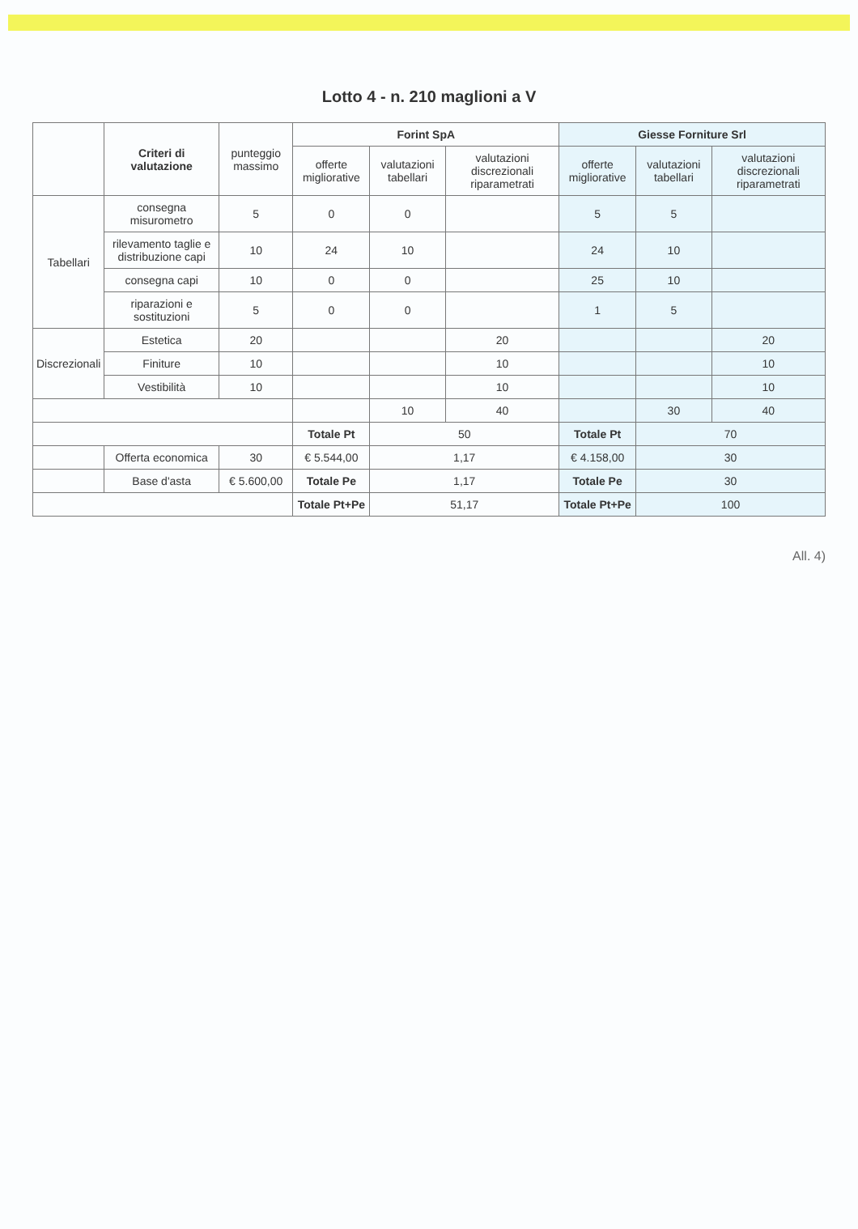Lotto 4 - n. 210 maglioni a V
| | Criteri di valutazione | punteggio massimo | Forint SpA | | | Giesse Forniture Srl | | |
| --- | --- | --- | --- | --- | --- | --- | --- | --- |
| | | | offerte migliorative | valutazioni tabellari | valutazioni discrezionali riparametrati | offerte migliorative | valutazioni tabellari | valutazioni discrezionali riparametrati |
| Tabellari | consegna misurometro | 5 | 0 | 0 | | 5 | 5 | |
| | rilevamento taglie e distribuzione capi | 10 | 24 | 10 | | 24 | 10 | |
| | consegna capi | 10 | 0 | 0 | | 25 | 10 | |
| | riparazioni e sostituzioni | 5 | 0 | 0 | | 1 | 5 | |
| Discrezionali | Estetica | 20 | | | 20 | | | 20 |
| | Finiture | 10 | | | 10 | | | 10 |
| | Vestibilità | 10 | | | 10 | | | 10 |
| | | | | 10 | 40 | | 30 | 40 |
| | | | Totale Pt | 50 | | Totale Pt | 70 | |
| | Offerta economica | 30 | € 5.544,00 | 1,17 | | € 4.158,00 | 30 | |
| | Base d'asta | € 5.600,00 | Totale Pe | 1,17 | | Totale Pe | 30 | |
| | | | Totale Pt+Pe | 51,17 | | Totale Pt+Pe | 100 | |
All. 4)